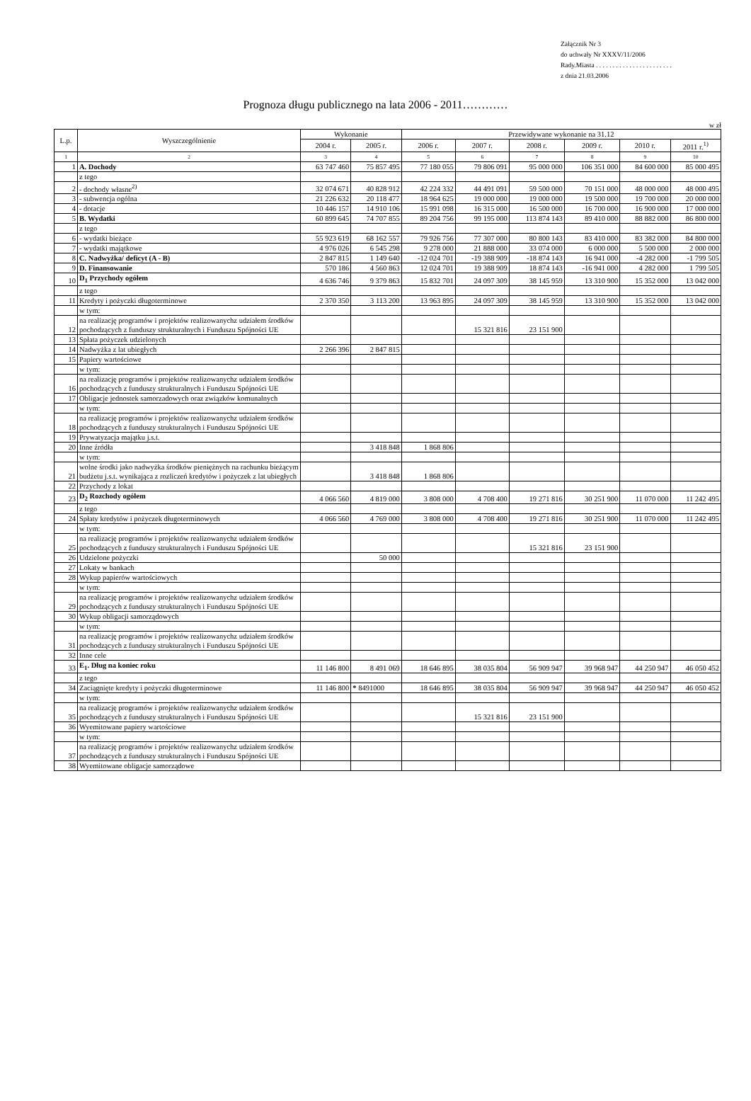Załącznik Nr 3
do uchwały Nr XXXV/11/2006
Rady.Miasta . . . . . . . . . . . . . . . . . . . . . . .
z dnia 21.03.2006
Prognoza długu publicznego na lata 2006 - 2011…………
w zł
| L.p. | Wyszczególnienie | Wykonanie | | Przewidywane wykonanie na 31.12 | | | | | |
| --- | --- | --- | --- | --- | --- | --- | --- | --- | --- |
| | | 2004 r. | 2005 r. | 2006 r. | 2007 r. | 2008 r. | 2009 r. | 2010 r. | 2011 r.<sup>1)</sup> |
| 1 | 2 | 3 | 4 | 5 | 6 | 7 | 8 | 9 | 10 |
| 1 | A. Dochody | 63 747 460 | 75 857 495 | 77 180 055 | 79 806 091 | 95 000 000 | 106 351 000 | 84 600 000 | 85 000 495 |
| | z tego | | | | | | | | |
| 2 | - dochody własne<sup>2)</sup> | 32 074 671 | 40 828 912 | 42 224 332 | 44 491 091 | 59 500 000 | 70 151 000 | 48 000 000 | 48 000 495 |
| 3 | - subwencja ogólna | 21 226 632 | 20 118 477 | 18 964 625 | 19 000 000 | 19 000 000 | 19 500 000 | 19 700 000 | 20 000 000 |
| 4 | - dotacje | 10 446 157 | 14 910 106 | 15 991 098 | 16 315 000 | 16 500 000 | 16 700 000 | 16 900 000 | 17 000 000 |
| 5 | B. Wydatki | 60 899 645 | 74 707 855 | 89 204 756 | 99 195 000 | 113 874 143 | 89 410 000 | 88 882 000 | 86 800 000 |
| | z tego | | | | | | | | |
| 6 | - wydatki bieżące | 55 923 619 | 68 162 557 | 79 926 756 | 77 307 000 | 80 800 143 | 83 410 000 | 83 382 000 | 84 800 000 |
| 7 | - wydatki majątkowe | 4 976 026 | 6 545 298 | 9 278 000 | 21 888 000 | 33 074 000 | 6 000 000 | 5 500 000 | 2 000 000 |
| 8 | C. Nadwyżka/ deficyt (A - B) | 2 847 815 | 1 149 640 | -12 024 701 | -19 388 909 | -18 874 143 | 16 941 000 | -4 282 000 | -1 799 505 |
| 9 | D. Finansowanie | 570 186 | 4 560 863 | 12 024 701 | 19 388 909 | 18 874 143 | -16 941 000 | 4 282 000 | 1 799 505 |
| 10 | D<sub>1</sub> Przychody ogółem | 4 636 746 | 9 379 863 | 15 832 701 | 24 097 309 | 38 145 959 | 13 310 900 | 15 352 000 | 13 042 000 |
| | z tego | | | | | | | | |
| 11 | Kredyty i pożyczki długoterminowe | 2 370 350 | 3 113 200 | 13 963 895 | 24 097 309 | 38 145 959 | 13 310 900 | 15 352 000 | 13 042 000 |
| | w tym: | | | | | | | | |
| 12 | na realizację programów i projektów realizowanychz udziałem środków pochodzących z funduszy strukturalnych i Funduszu Spójności UE | | | | 15 321 816 | 23 151 900 | | | |
| 13 | Spłata pożyczek udzielonych | | | | | | | | |
| 14 | Nadwyżka z lat ubiegłych | 2 266 396 | 2 847 815 | | | | | | |
| 15 | Papiery wartościowe | | | | | | | | |
| | w tym: | | | | | | | | |
| 16 | na realizację programów i projektów realizowanychz udziałem środków pochodzących z funduszy strukturalnych i Funduszu Spójności UE | | | | | | | | |
| 17 | Obligacje jednostek samorzadowych oraz związków komunalnych | | | | | | | | |
| | w tym: | | | | | | | | |
| 18 | na realizację programów i projektów realizowanychz udziałem środków pochodzących z funduszy strukturalnych i Funduszu Spójności UE | | | | | | | | |
| 19 | Prywatyzacja majątku j.s.t. | | | | | | | | |
| 20 | Inne źródła | | 3 418 848 | 1 868 806 | | | | | |
| | w tym: | | | | | | | | |
| 21 | wolne środki jako nadwyżka środków pieniężnych na rachunku bieżącym budżetu j.s.t. wynikająca z rozliczeń kredytów i pożyczek z lat ubiegłych | | 3 418 848 | 1 868 806 | | | | | |
| 22 | Przychody z lokat | | | | | | | | |
| 23 | D<sub>2</sub> Rozchody ogółem | 4 066 560 | 4 819 000 | 3 808 000 | 4 708 400 | 19 271 816 | 30 251 900 | 11 070 000 | 11 242 495 |
| | z tego | | | | | | | | |
| 24 | Spłaty kredytów i pożyczek długoterminowych | 4 066 560 | 4 769 000 | 3 808 000 | 4 708 400 | 19 271 816 | 30 251 900 | 11 070 000 | 11 242 495 |
| | w tym: | | | | | | | | |
| 25 | na realizację programów i projektów realizowanychz udziałem środków pochodzących z funduszy strukturalnych i Funduszu Spójności UE | | | | | 15 321 816 | 23 151 900 | | |
| 26 | Udzielone pożyczki | | 50 000 | | | | | | |
| 27 | Lokaty w bankach | | | | | | | | |
| 28 | Wykup papierów wartościowych | | | | | | | | |
| | w tym: | | | | | | | | |
| 29 | na realizację programów i projektów realizowanychz udziałem środków pochodzących z funduszy strukturalnych i Funduszu Spójności UE | | | | | | | | |
| 30 | Wykup obligacji samorządowych | | | | | | | | |
| | w tym: | | | | | | | | |
| 31 | na realizację programów i projektów realizowanychz udziałem środków pochodzących z funduszy strukturalnych i Funduszu Spójności UE | | | | | | | | |
| 32 | Inne cele | | | | | | | | |
| 33 | E<sub>1</sub>. Dług na koniec roku | 11 146 800 | 8 491 069 | 18 646 895 | 38 035 804 | 56 909 947 | 39 968 947 | 44 250 947 | 46 050 452 |
| | z tego | | | | | | | | |
| 34 | Zaciągnięte kredyty i pożyczki długoterminowe | 11 146 800 | * 8491000 | 18 646 895 | 38 035 804 | 56 909 947 | 39 968 947 | 44 250 947 | 46 050 452 |
| | w tym: | | | | | | | | |
| 35 | na realizację programów i projektów realizowanychz udziałem środków pochodzących z funduszy strukturalnych i Funduszu Spójności UE | | | | 15 321 816 | 23 151 900 | | | |
| 36 | Wyemitowane papiery wartościowe | | | | | | | | |
| | w tym: | | | | | | | | |
| 37 | na realizację programów i projektów realizowanychz udziałem środków pochodzących z funduszy strukturalnych i Funduszu Spójności UE | | | | | | | | |
| 38 | Wyemitowane obligacje samorządowe | | | | | | | | |